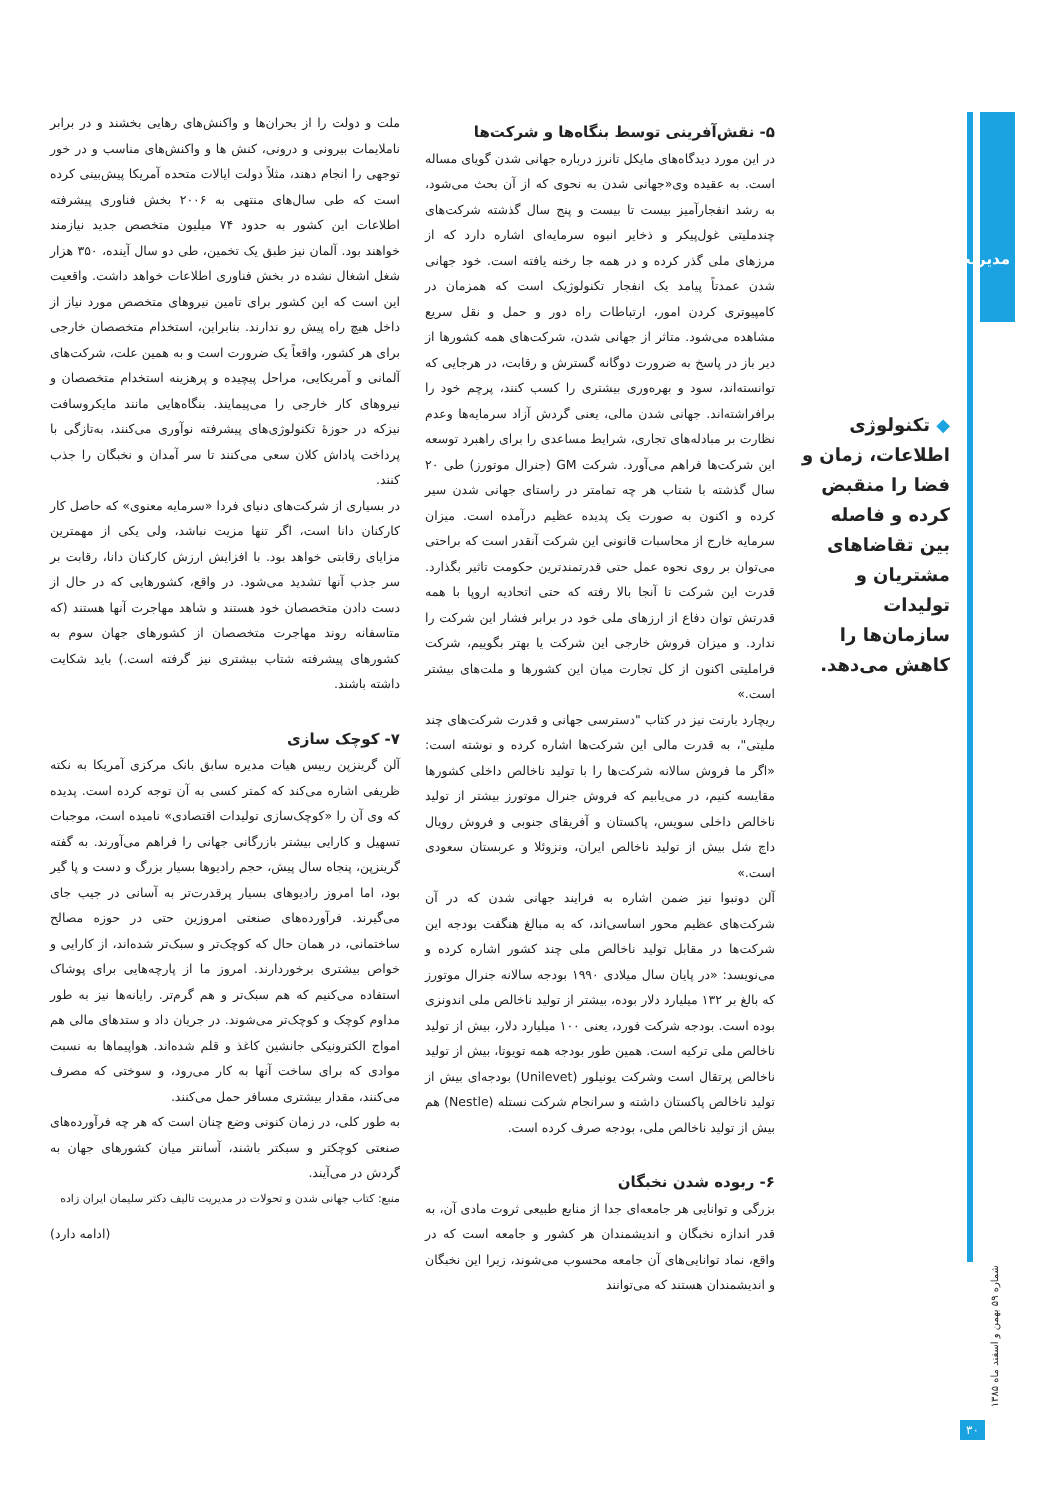مدیریت
◆ تکنولوژی اطلاعات، زمان و فضا را منقبض کرده و فاصله بین تقاضاهای مشتریان و تولیدات سازمان‌ها را کاهش می‌دهد.
۵- نقش‌آفرینی توسط بنگاه‌ها و شرکت‌ها
در این مورد دیدگاه‌های مایکل تانرز درباره جهانی شدن گویای مساله است. به عقیده وی«جهانی شدن به نحوی که از آن بحث می‌شود، به رشد انفجارآمیز بیست تا بیست و پنج سال گذشته شرکت‌های چندملیتی غول‌پیکر و ذخایر انبوه سرمایه‌ای اشاره دارد که از مرزهای ملی گذر کرده و در همه جا رخنه یافته است. خود جهانی شدن عمدتاً پیامد یک انفجار تکنولوژیک است که همزمان در کامپیوتری کردن امور، ارتباطات راه دور و حمل و نقل سریع مشاهده می‌شود. متاثر از جهانی شدن، شرکت‌های همه کشورها از دیر باز در پاسخ به ضرورت دوگانه گسترش و رقابت، در هرجایی که توانسته‌اند، سود و بهره‌وری بیشتری را کسب کنند، پرچم خود را برافراشته‌اند. جهانی شدن مالی، یعنی گردش آزاد سرمایه‌ها وعدم نظارت بر مبادله‌های تجاری، شرایط مساعدی را برای راهبرد توسعه این شرکت‌ها فراهم می‌آورد. شرکت GM (جنرال موتورز) طی ۲۰ سال گذشته با شتاب هر چه تمامتر در راستای جهانی شدن سیر کرده و اکنون به صورت یک پدیده عظیم درآمده است. میزان سرمایه خارج از محاسبات قانونی این شرکت آنقدر است که براحتی می‌توان بر روی نحوه عمل حتی قدرتمندترین حکومت تاثیر بگذارد. قدرت این شرکت تا آنجا بالا رفته که حتی اتحادیه اروپا با همه قدرتش توان دفاع از ارزهای ملی خود در برابر فشار این شرکت را ندارد. و میزان فروش خارجی این شرکت یا بهتر بگوییم، شرکت فراملیتی اکنون از کل تجارت میان این کشورها و ملت‌های بیشتر است.»
ریچارد بارنت نیز در کتاب "دسترسی جهانی و قدرت شرکت‌های چند ملیتی"، به قدرت مالی این شرکت‌ها اشاره کرده و نوشته است: «اگر ما فروش سالانه شرکت‌ها را با تولید ناخالص داخلی کشورها مقایسه کنیم، در می‌یابیم که فروش جنرال موتورز بیشتر از تولید ناخالص داخلی سویس، پاکستان و آفریقای جنوبی و فروش رویال داچ شل بیش از تولید ناخالص ایران، ونزوئلا و عربستان سعودی است.»
آلن دونبوا نیز ضمن اشاره به فرایند جهانی شدن که در آن شرکت‌های عظیم محور اساسی‌اند، که به مبالغ هنگفت بودجه این شرکت‌ها در مقابل تولید ناخالص ملی چند کشور اشاره کرده و می‌نویسد: «در پایان سال میلادی ۱۹۹۰ بودجه سالانه جنرال موتورز که بالغ بر ۱۳۲ میلیارد دلار بوده، بیشتر از تولید ناخالص ملی اندونزی بوده است. بودجه شرکت فورد، یعنی ۱۰۰ میلیارد دلار، بیش از تولید ناخالص ملی ترکیه است. همین طور بودجه همه تویوتا، بیش از تولید ناخالص پرتقال است وشرکت یونیلور (Unilevet) بودجه‌ای بیش از تولید ناخالص پاکستان داشته و سرانجام شرکت نستله (Nestle) هم بیش از تولید ناخالص ملی، بودجه صرف کرده است.
۶- ربوده شدن نخبگان
بزرگی و توانایی هر جامعه‌ای جدا از منابع طبیعی ثروت مادی آن، به قدر اندازه نخبگان و اندیشمندان هر کشور و جامعه است که در واقع، نماد توانایی‌های آن جامعه محسوب می‌شوند، زیرا این نخبگان و اندیشمندان هستند که می‌توانند
ملت و دولت را از بحران‌ها و واکنش‌های رهایی بخشند و در برابر ناملایمات بیرونی و درونی، کنش ها و واکنش‌های مناسب و در خور توجهی را انجام دهند، مثلاً دولت ایالات متحده آمریکا پیش‌بینی کرده است که طی سال‌های منتهی به ۲۰۰۶ بخش فناوری پیشرفته اطلاعات این کشور به حدود ۷۴ میلیون متخصص جدید نیازمند خواهند بود. آلمان نیز طبق یک تخمین، طی دو سال آینده، ۳۵۰ هزار شغل اشغال نشده در بخش فناوری اطلاعات خواهد داشت. واقعیت این است که این کشور برای تامین نیروهای متخصص مورد نیاز از داخل هیچ راه پیش رو ندارند. بنابراین، استخدام متخصصان خارجی برای هر کشور، واقعاً یک ضرورت است و به همین علت، شرکت‌های آلمانی و آمریکایی، مراحل پیچیده و پرهزینه استخدام متخصصان و نیروهای کار خارجی را می‌پیمایند. بنگاه‌هایی مانند مایکروسافت نیزکه در حوزهٔ تکنولوژی‌های پیشرفته نوآوری می‌کنند، به‌تازگی با پرداخت پاداش کلان سعی می‌کنند تا سر آمدان و نخبگان را جذب کنند.
در بسیاری از شرکت‌های دنیای فردا «سرمایه معنوی» که حاصل کار کارکنان دانا است، اگر تنها مزیت نباشد، ولی یکی از مهمترین مزایای رقابتی خواهد بود. با افزایش ارزش کارکنان دانا، رقابت بر سر جذب آنها تشدید می‌شود. در واقع، کشورهایی که در حال از دست دادن متخصصان خود هستند و شاهد مهاجرت آنها هستند (که متاسفانه روند مهاجرت متخصصان از کشورهای جهان سوم به کشورهای پیشرفته شتاب بیشتری نیز گرفته است.) باید شکایت داشته باشند.
۷- کوچک سازی
آلن گرینزپن رییس هیات مدیره سابق بانک مرکزی آمریکا به نکته ظریفی اشاره می‌کند که کمتر کسی به آن توجه کرده است. پدیده که وی آن را «کوچک‌سازی تولیدات اقتصادی» نامیده است، موجبات تسهیل و کارایی بیشتر بازرگانی جهانی را فراهم می‌آورند. به گفته گرینزپن، پنجاه سال پیش، حجم رادیوها بسیار بزرگ و دست و پا گیر بود، اما امروز رادیوهای بسیار پرقدرت‌تر به آسانی در جیب جای می‌گیرند. فرآورده‌های صنعتی امروزین حتی در حوزه مصالح ساختمانی، در همان حال که کوچک‌تر و سبک‌تر شده‌اند، از کارایی و خواص بیشتری برخوردارند. امروز ما از پارچه‌هایی برای پوشاک استفاده می‌کنیم که هم سبک‌تر و هم گرم‌تر. رایانه‌ها نیز به طور مداوم کوچک و کوچک‌تر می‌شوند. در جریان داد و ستدهای مالی هم امواج الکترونیکی جانشین کاغذ و قلم شده‌اند. هواپیماها به نسبت موادی که برای ساخت آنها به کار می‌رود، و سوختی که مصرف می‌کنند، مقدار بیشتری مسافر حمل می‌کنند.
به طور کلی، در زمان کنونی وضع چنان است که هر چه فرآورده‌های صنعتی کوچکتر و سبکتر باشند، آسانتر میان کشورهای جهان به گردش در می‌آیند.
منبع: کتاب جهانی شدن و تحولات در مدیریت تالیف دکتر سلیمان ایران زاده
(ادامه دارد)
شماره ۵۹ بهمن و اسفند ماه ۱۳۸۵
۳۰